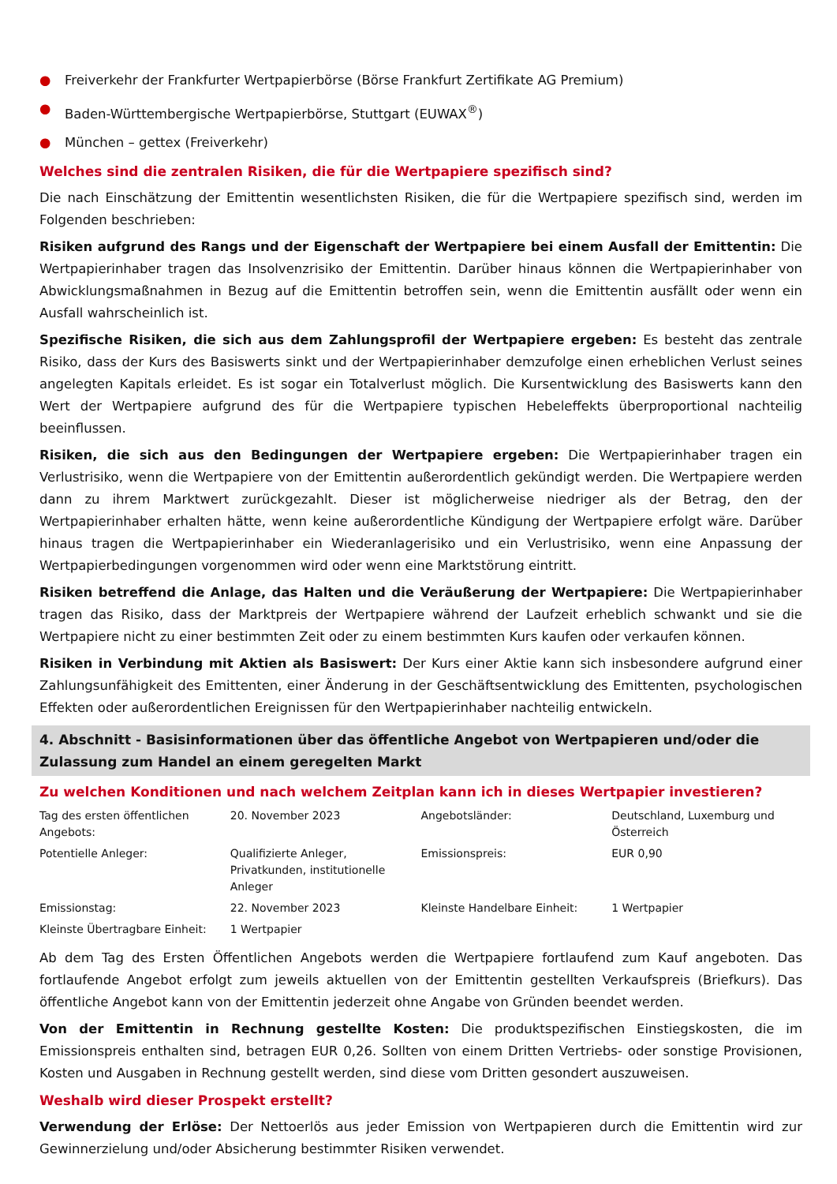● Freiverkehr der Frankfurter Wertpapierbörse (Börse Frankfurt Zertifikate AG Premium)
● Baden-Württembergische Wertpapierbörse, Stuttgart (EUWAX<sup>®</sup>)
● München – gettex (Freiverkehr)
Welches sind die zentralen Risiken, die für die Wertpapiere spezifisch sind?
Die nach Einschätzung der Emittentin wesentlichsten Risiken, die für die Wertpapiere spezifisch sind, werden im Folgenden beschrieben:
Risiken aufgrund des Rangs und der Eigenschaft der Wertpapiere bei einem Ausfall der Emittentin: Die Wertpapierinhaber tragen das Insolvenzrisiko der Emittentin. Darüber hinaus können die Wertpapierinhaber von Abwicklungsmaßnahmen in Bezug auf die Emittentin betroffen sein, wenn die Emittentin ausfällt oder wenn ein Ausfall wahrscheinlich ist.
Spezifische Risiken, die sich aus dem Zahlungsprofil der Wertpapiere ergeben: Es besteht das zentrale Risiko, dass der Kurs des Basiswerts sinkt und der Wertpapierinhaber demzufolge einen erheblichen Verlust seines angelegten Kapitals erleidet. Es ist sogar ein Totalverlust möglich. Die Kursentwicklung des Basiswerts kann den Wert der Wertpapiere aufgrund des für die Wertpapiere typischen Hebeleffekts überproportional nachteilig beeinflussen.
Risiken, die sich aus den Bedingungen der Wertpapiere ergeben: Die Wertpapierinhaber tragen ein Verlustrisiko, wenn die Wertpapiere von der Emittentin außerordentlich gekündigt werden. Die Wertpapiere werden dann zu ihrem Marktwert zurückgezahlt. Dieser ist möglicherweise niedriger als der Betrag, den der Wertpapierinhaber erhalten hätte, wenn keine außerordentliche Kündigung der Wertpapiere erfolgt wäre. Darüber hinaus tragen die Wertpapierinhaber ein Wiederanlagerisiko und ein Verlustrisiko, wenn eine Anpassung der Wertpapierbedingungen vorgenommen wird oder wenn eine Marktstörung eintritt.
Risiken betreffend die Anlage, das Halten und die Veräußerung der Wertpapiere: Die Wertpapierinhaber tragen das Risiko, dass der Marktpreis der Wertpapiere während der Laufzeit erheblich schwankt und sie die Wertpapiere nicht zu einer bestimmten Zeit oder zu einem bestimmten Kurs kaufen oder verkaufen können.
Risiken in Verbindung mit Aktien als Basiswert: Der Kurs einer Aktie kann sich insbesondere aufgrund einer Zahlungsunfähigkeit des Emittenten, einer Änderung in der Geschäftsentwicklung des Emittenten, psychologischen Effekten oder außerordentlichen Ereignissen für den Wertpapierinhaber nachteilig entwickeln.
4. Abschnitt - Basisinformationen über das öffentliche Angebot von Wertpapieren und/oder die Zulassung zum Handel an einem geregelten Markt
Zu welchen Konditionen und nach welchem Zeitplan kann ich in dieses Wertpapier investieren?
| Tag des ersten öffentlichen Angebots: | 20. November 2023 | Angebotsländer: | Deutschland, Luxemburg und Österreich |
| Potentielle Anleger: | Qualifizierte Anleger, Privatkunden, institutionelle Anleger | Emissionspreis: | EUR 0,90 |
| Emissionstag: | 22. November 2023 | Kleinste Handelbare Einheit: | 1 Wertpapier |
| Kleinste Übertragbare Einheit: | 1 Wertpapier | | |
Ab dem Tag des Ersten Öffentlichen Angebots werden die Wertpapiere fortlaufend zum Kauf angeboten. Das fortlaufende Angebot erfolgt zum jeweils aktuellen von der Emittentin gestellten Verkaufspreis (Briefkurs). Das öffentliche Angebot kann von der Emittentin jederzeit ohne Angabe von Gründen beendet werden.
Von der Emittentin in Rechnung gestellte Kosten: Die produktspezifischen Einstiegskosten, die im Emissionspreis enthalten sind, betragen EUR 0,26. Sollten von einem Dritten Vertriebs- oder sonstige Provisionen, Kosten und Ausgaben in Rechnung gestellt werden, sind diese vom Dritten gesondert auszuweisen.
Weshalb wird dieser Prospekt erstellt?
Verwendung der Erlöse: Der Nettoerlös aus jeder Emission von Wertpapieren durch die Emittentin wird zur Gewinnerzielung und/oder Absicherung bestimmter Risiken verwendet.